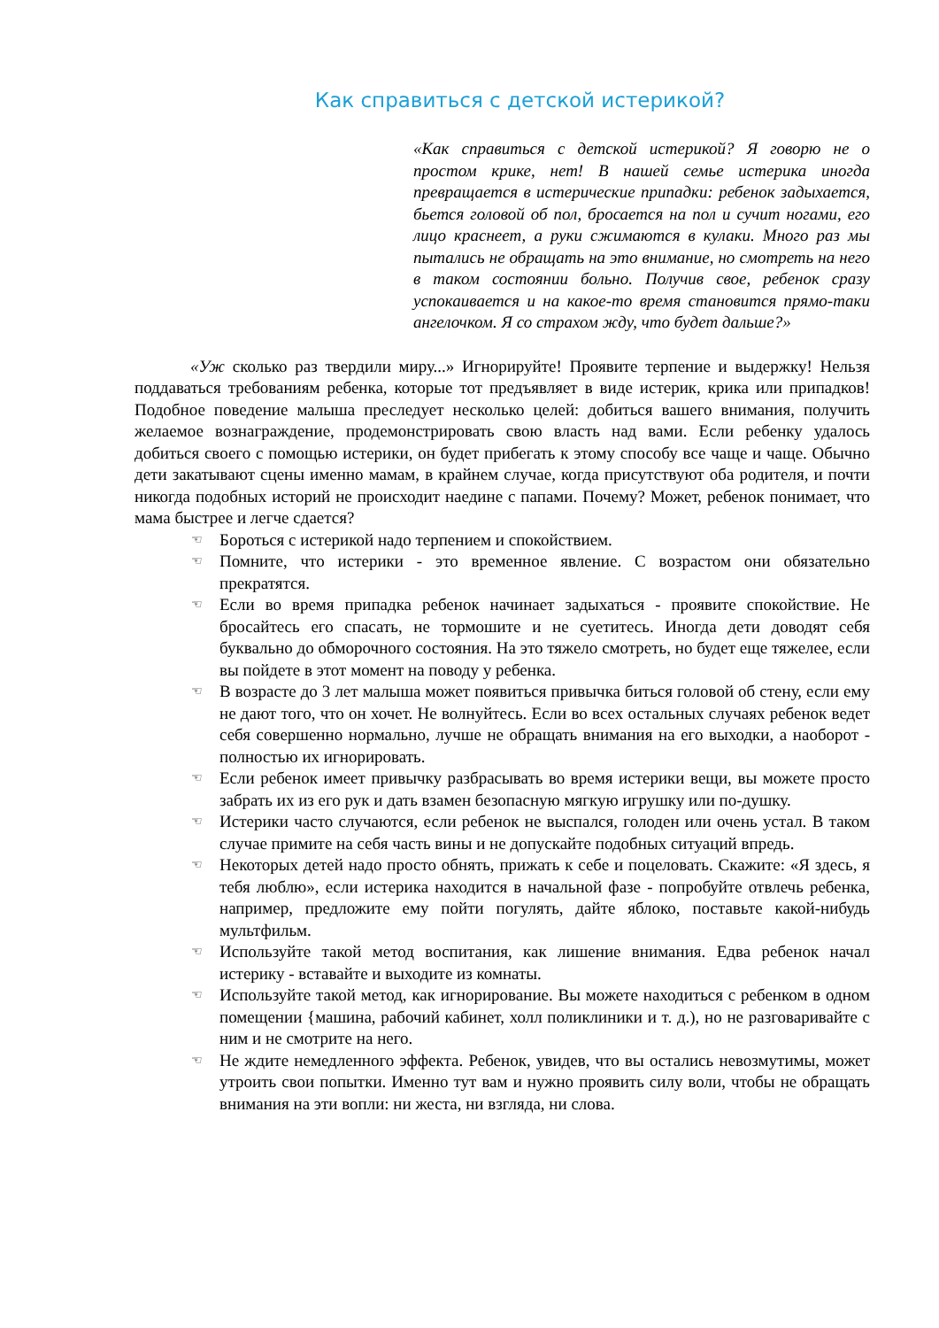Как справиться с детской истерикой?
«Как справиться с детской истерикой? Я говорю не о простом крике, нет! В нашей семье истерика иногда превращается в истерические припадки: ребенок задыхается, бьется головой об пол, бросается на пол и сучит ногами, его лицо краснеет, а руки сжимаются в кулаки. Много раз мы пытались не обращать на это внимание, но смотреть на него в таком состоянии больно. Получив свое, ребенок сразу успокаивается и на какое-то время становится прямо-таки ангелочком. Я со страхом жду, что будет дальше?»
«Уж сколько раз твердили миру...» Игнорируйте! Проявите терпение и выдержку! Нельзя поддаваться требованиям ребенка, которые тот предъявляет в виде истерик, крика или припадков! Подобное поведение малыша преследует несколько целей: добиться вашего внимания, получить желаемое вознаграждение, продемонстрировать свою власть над вами. Если ребенку удалось добиться своего с помощью истерики, он будет прибегать к этому способу все чаще и чаще. Обычно дети закатывают сцены именно мамам, в крайнем случае, когда присутствуют оба родителя, и почти никогда подобных историй не происходит наедине с папами. Почему? Может, ребенок понимает, что мама быстрее и легче сдается?
☜ Бороться с истерикой надо терпением и спокойствием.
☜ Помните, что истерики - это временное явление. С возрастом они обязательно прекратятся.
☜ Если во время припадка ребенок начинает задыхаться - проявите спокойствие. Не бросайтесь его спасать, не тормошите и не суетитесь. Иногда дети доводят себя буквально до обморочного состояния. На это тяжело смотреть, но будет еще тяжелее, если вы пойдете в этот момент на поводу у ребенка.
☜ В возрасте до 3 лет малыша может появиться привычка биться головой об стену, если ему не дают того, что он хочет. Не волнуйтесь. Если во всех остальных случаях ребенок ведет себя совершенно нормально, лучше не обращать внимания на его выходки, а наоборот - полностью их игнорировать.
☜ Если ребенок имеет привычку разбрасывать во время истерики вещи, вы можете просто забрать их из его рук и дать взамен безопасную мягкую игрушку или по-душку.
☜ Истерики часто случаются, если ребенок не выспался, голоден или очень устал. В таком случае примите на себя часть вины и не допускайте подобных ситуаций впредь.
☜ Некоторых детей надо просто обнять, прижать к себе и поцеловать. Скажите: «Я здесь, я тебя люблю», если истерика находится в начальной фазе - попробуйте отвлечь ребенка, например, предложите ему пойти погулять, дайте яблоко, поставьте какой-нибудь мультфильм.
☜ Используйте такой метод воспитания, как лишение внимания. Едва ребенок начал истерику - вставайте и выходите из комнаты.
☜ Используйте такой метод, как игнорирование. Вы можете находиться с ребенком в одном помещении {машина, рабочий кабинет, холл поликлиники и т. д.), но не разговаривайте с ним и не смотрите на него.
☜ Не ждите немедленного эффекта. Ребенок, увидев, что вы остались невозмутимы, может утроить свои попытки. Именно тут вам и нужно проявить силу воли, чтобы не обращать внимания на эти вопли: ни жеста, ни взгляда, ни слова.